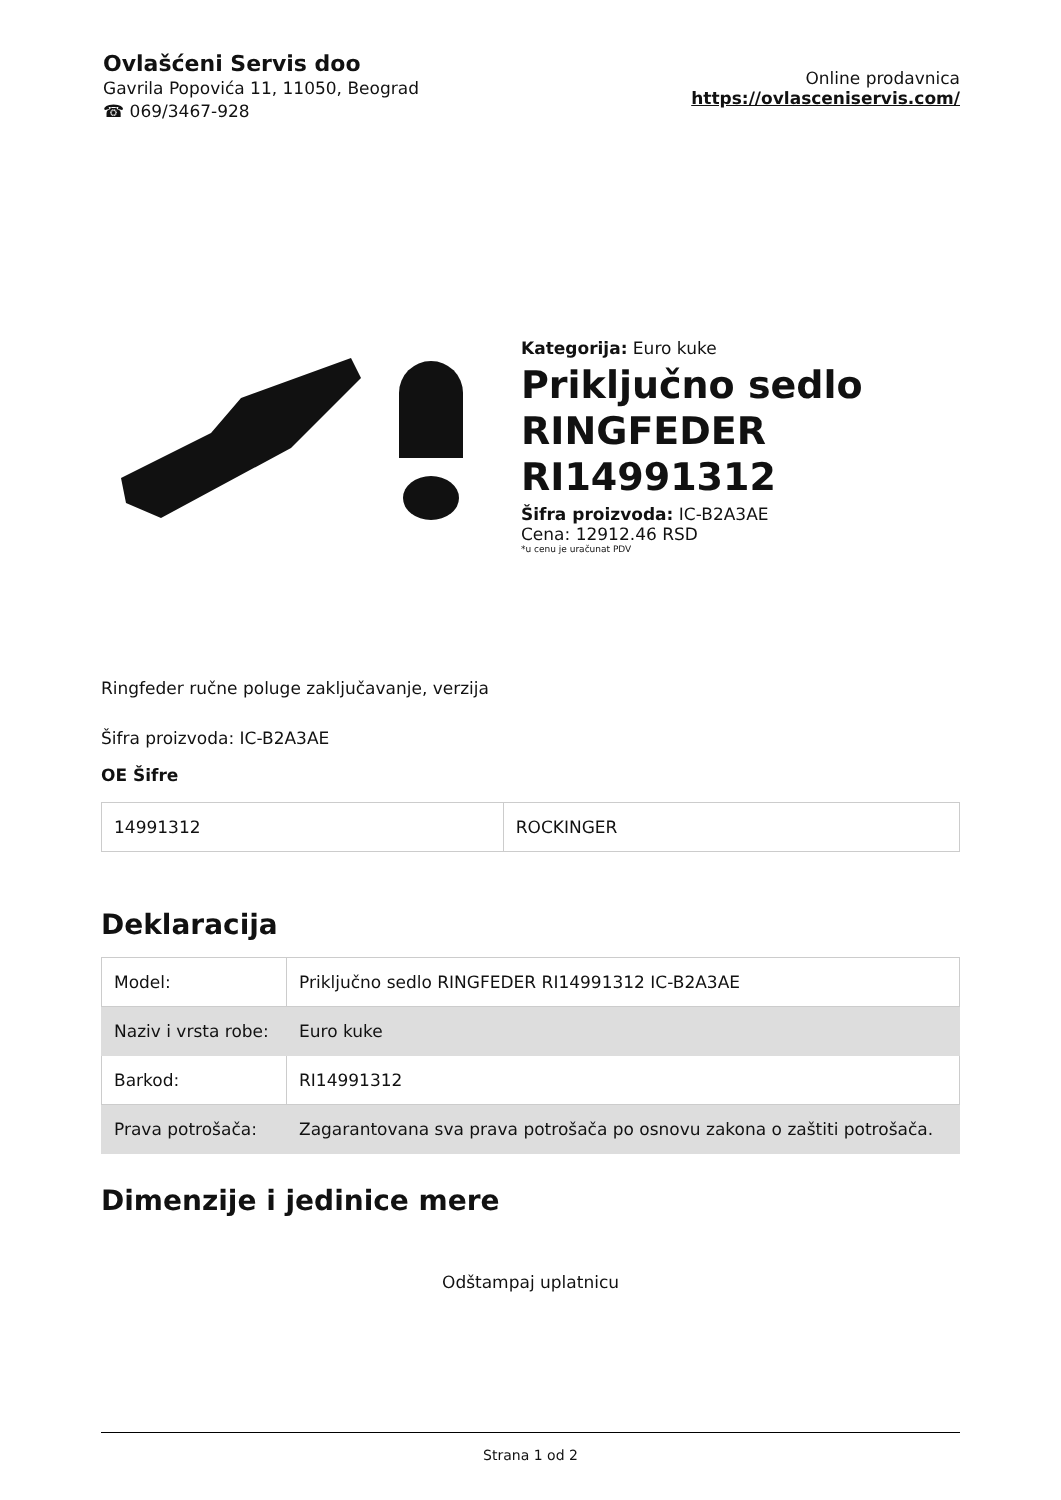Ovlašćeni Servis doo
Gavrila Popovića 11, 11050, Beograd
☎ 069/3467-928
Online prodavnica
https://ovlasceniservis.com/
Kategorija: Euro kuke
Priključno sedlo RINGFEDER RI14991312
Šifra proizvoda: IC-B2A3AE
Cena: 12912.46 RSD
*u cenu je uračunat PDV
Ringfeder ručne poluge zaključavanje, verzija
Šifra proizvoda: IC-B2A3AE
OE Šifre
| 14991312 | ROCKINGER |
Deklaracija
| Model: | Priključno sedlo RINGFEDER RI14991312 IC-B2A3AE |
| Naziv i vrsta robe: | Euro kuke |
| Barkod: | RI14991312 |
| Prava potrošača: | Zagarantovana sva prava potrošača po osnovu zakona o zaštiti potrošača. |
Dimenzije i jedinice mere
Odštampaj uplatnicu
Strana 1 od 2